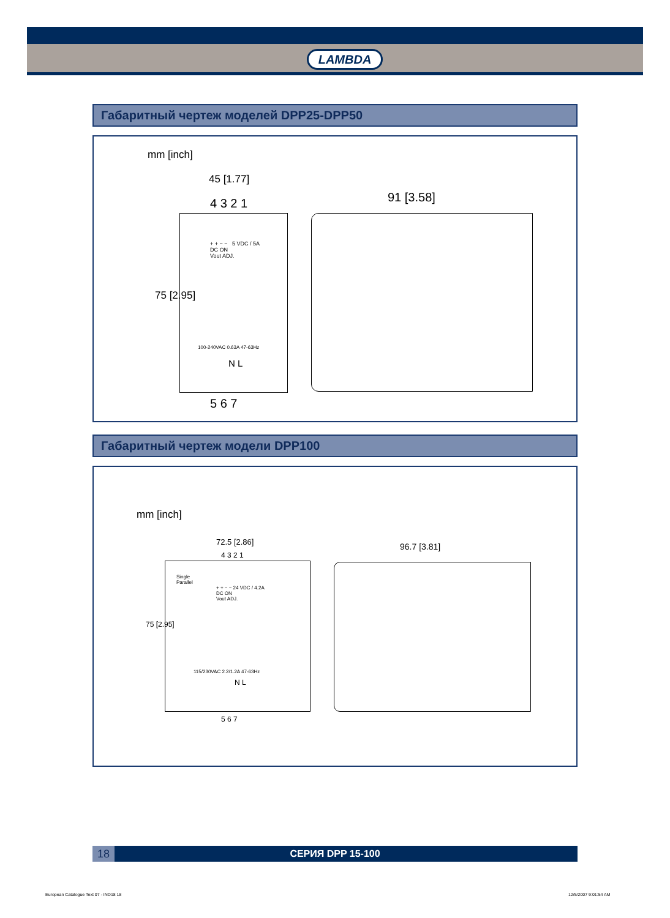LAMBDA
Габаритный чертеж моделей DPP25-DPP50
mm [inch]
45 [1.77]
4 3 2 1
+ + − − 5 VDC / 5A
DC ON
Vout ADJ.
75 [2.95]
100-240VAC 0.63A 47-63Hz
N L
5 6 7
91 [3.58]
Габаритный чертеж модели DPP100
mm [inch]
72.5 [2.86] 96.7 [3.81]
4 3 2 1
Single
Parallel
+ + − − 24 VDC / 4.2A
DC ON
Vout ADJ.
75 [2.95]
115/230VAC 2.2/1.2A 47-63Hz
N L
5 6 7
18 СЕРИЯ DPP 15-100
European Catalogue Text 07 - IND18 18
12/5/2007 9:01:54 AM